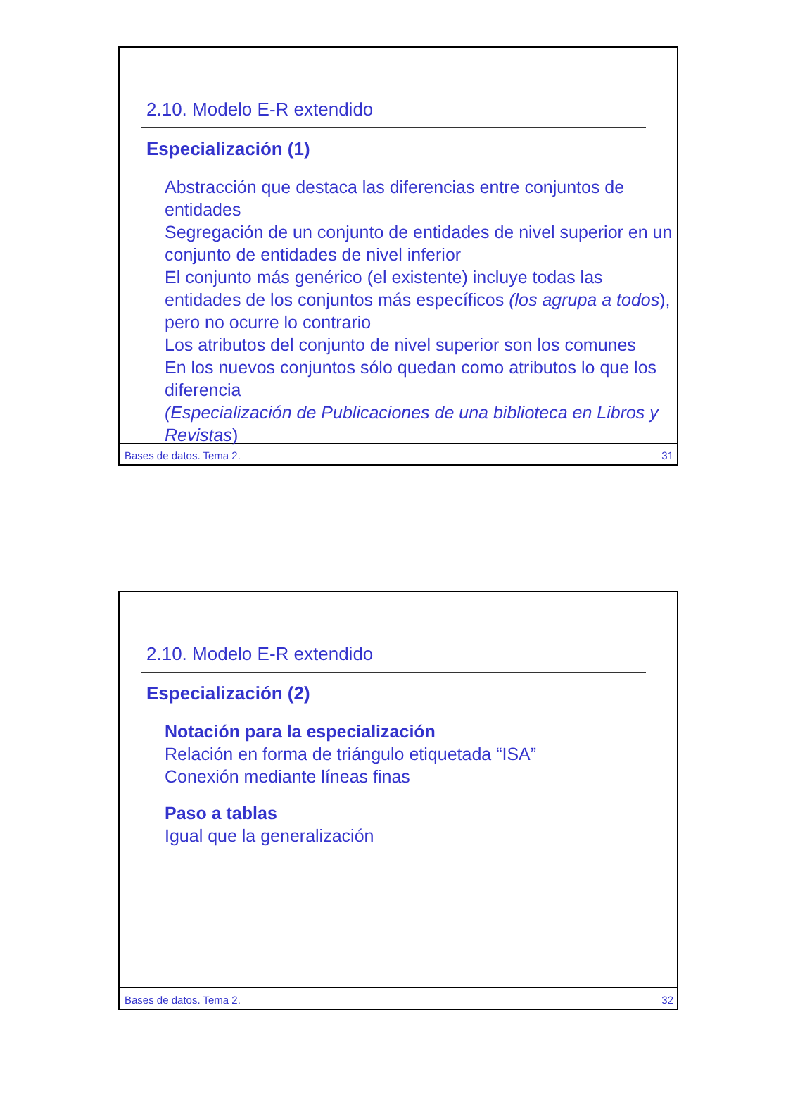2.10. Modelo E-R extendido
Especialización (1)
Abstracción que destaca las diferencias entre conjuntos de entidades
Segregación de un conjunto de entidades de nivel superior en un conjunto de entidades de nivel inferior
El conjunto más genérico (el existente) incluye todas las entidades de los conjuntos más específicos (los agrupa a todos), pero no ocurre lo contrario
Los atributos del conjunto de nivel superior son los comunes
En los nuevos conjuntos sólo quedan como atributos lo que los diferencia
(Especialización de Publicaciones de una biblioteca en Libros y Revistas)
Bases de datos. Tema 2. 31
2.10. Modelo E-R extendido
Especialización (2)
Notación para la especialización
Relación en forma de triángulo etiquetada “ISA”
Conexión mediante líneas finas
Paso a tablas
Igual que la generalización
Bases de datos. Tema 2. 32